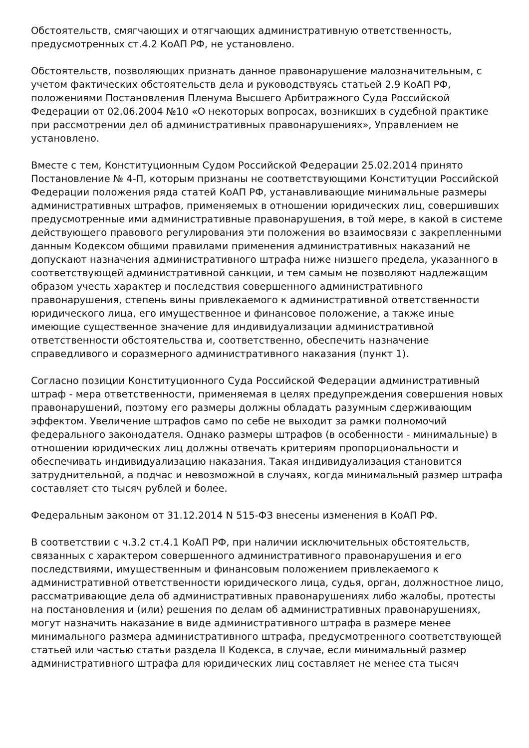Обстоятельств, смягчающих и отягчающих административную ответственность, предусмотренных ст.4.2 КоАП РФ, не установлено.
Обстоятельств, позволяющих признать данное правонарушение малозначительным, с учетом фактических обстоятельств дела и руководствуясь статьей 2.9 КоАП РФ, положениями Постановления Пленума Высшего Арбитражного Суда Российской Федерации от 02.06.2004 №10 «О некоторых вопросах, возникших в судебной практике при рассмотрении дел об административных правонарушениях», Управлением не установлено.
Вместе с тем, Конституционным Судом Российской Федерации 25.02.2014 принято Постановление № 4-П, которым признаны не соответствующими Конституции Российской Федерации положения ряда статей КоАП РФ, устанавливающие минимальные размеры административных штрафов, применяемых в отношении юридических лиц, совершивших предусмотренные ими административные правонарушения, в той мере, в какой в системе действующего правового регулирования эти положения во взаимосвязи с закрепленными данным Кодексом общими правилами применения административных наказаний не допускают назначения административного штрафа ниже низшего предела, указанного в соответствующей административной санкции, и тем самым не позволяют надлежащим образом учесть характер и последствия совершенного административного правонарушения, степень вины привлекаемого к административной ответственности юридического лица, его имущественное и финансовое положение, а также иные имеющие существенное значение для индивидуализации административной ответственности обстоятельства и, соответственно, обеспечить назначение справедливого и соразмерного административного наказания (пункт 1).
Согласно позиции Конституционного Суда Российской Федерации административный штраф - мера ответственности, применяемая в целях предупреждения совершения новых правонарушений, поэтому его размеры должны обладать разумным сдерживающим эффектом. Увеличение штрафов само по себе не выходит за рамки полномочий федерального законодателя. Однако размеры штрафов (в особенности - минимальные) в отношении юридических лиц должны отвечать критериям пропорциональности и обеспечивать индивидуализацию наказания. Такая индивидуализация становится затруднительной, а подчас и невозможной в случаях, когда минимальный размер штрафа составляет сто тысяч рублей и более.
Федеральным законом от 31.12.2014 N 515-ФЗ внесены изменения в КоАП РФ.
В соответствии с ч.3.2 ст.4.1 КоАП РФ, при наличии исключительных обстоятельств, связанных с характером совершенного административного правонарушения и его последствиями, имущественным и финансовым положением привлекаемого к административной ответственности юридического лица, судья, орган, должностное лицо, рассматривающие дела об административных правонарушениях либо жалобы, протесты на постановления и (или) решения по делам об административных правонарушениях, могут назначить наказание в виде административного штрафа в размере менее минимального размера административного штрафа, предусмотренного соответствующей статьей или частью статьи раздела II Кодекса, в случае, если минимальный размер административного штрафа для юридических лиц составляет не менее ста тысяч